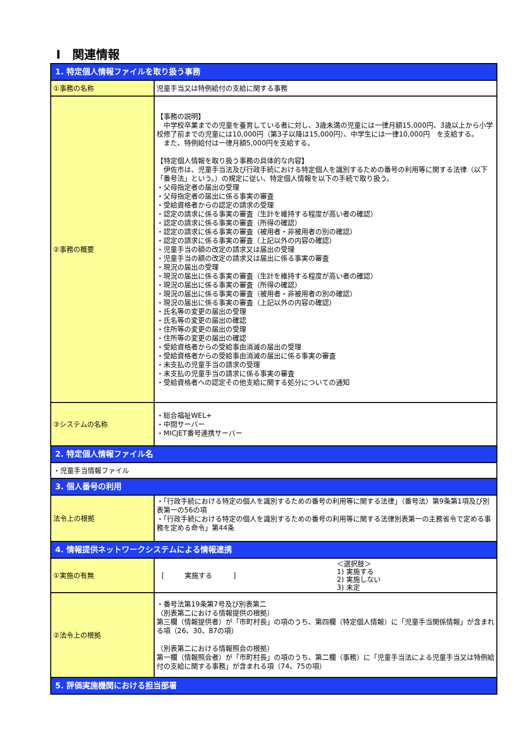Ⅰ　関連情報
| 1. 特定個人情報ファイルを取り扱う事務 | |
| ①事務の名称 | 児童手当又は特例給付の支給に関する事務 |
| ②事務の概要 | 【事務の説明】 中学校卒業までの児童を養育している者に対し、3歳未満の児童には一律月額15,000円、3歳以上から小学校修了前までの児童には10,000円（第3子以降は15,000円）、中学生には一律10,000円 を支給する。 また、特例給付は一律月額5,000円を支給する。 【特定個人情報を取り扱う事務の具体的な内容】 伊佐市は、児童手当法及び行政手続における特定個人を識別するための番号の利用等に関する法律（以下「番号法」という。）の規定に従い、特定個人情報を以下の手続で取り扱う。 ・父母指定者の届出の受理 ・父母指定者の届出に係る事実の審査 ・受給資格者からの認定の請求の受理 ・認定の請求に係る事実の審査（生計を維持する程度が高い者の確認） ・認定の請求に係る事実の審査（所得の確認） ・認定の請求に係る事実の審査（被用者・非被用者の別の確認） ・認定の請求に係る事実の審査（上記以外の内容の確認） ・児童手当の額の改定の請求又は届出の受理 ・児童手当の額の改定の請求又は届出に係る事実の審査 ・現況の届出の受理 ・現況の届出に係る事実の審査（生計を維持する程度が高い者の確認） ・現況の届出に係る事実の審査（所得の確認） ・現況の届出に係る事実の審査（被用者・非被用者の別の確認） ・現況の届出に係る事実の審査（上記以外の内容の確認） ・氏名等の変更の届出の受理 ・氏名等の変更の届出の確認 ・住所等の変更の届出の受理 ・住所等の変更の届出の確認 ・受給資格者からの受給事由消滅の届出の受理 ・受給資格者からの受給事由消滅の届出に係る事実の審査 ・未支払の児童手当の請求の受理 ・未支払の児童手当の請求に係る事実の審査 ・受給資格者への認定その他支給に関する処分についての通知 |
| ③システムの名称 | ・総合福祉WEL+ ・中間サーバー ・MICJET番号連携サーバー |
| 2. 特定個人情報ファイル名 | |
| ・児童手当情報ファイル | |
| 3. 個人番号の利用 | |
| 法令上の根拠 | ・「行政手続における特定の個人を識別するための番号の利用等に関する法律」（番号法）第9条第1項及び別表第一の56の項 ・「行政手続における特定の個人を識別するための番号の利用等に関する法律別表第一の主務省令で定める事務を定める命令」第44条 |
| 4. 情報提供ネットワークシステムによる情報連携 | |
| ①実施の有無 | [ 実施する ] ＜選択肢＞ 1) 実施する 2) 実施しない 3) 未定 |
| ②法令上の根拠 | ・番号法第19条第7号及び別表第二 （別表第二における情報提供の根拠） 第三欄（情報提供者）が「市町村長」の項のうち、第四欄（特定個人情報）に「児童手当関係情報」が含まれる項（26、30、87の項） （別表第二における情報照会の根拠） 第一欄（情報照会者）が「市町村長」の項のうち、第二欄（事務）に「児童手当法による児童手当又は特例給付の支給に関する事務」が含まれる項（74、75の項） |
| 5. 評価実施機関における担当部署 | |